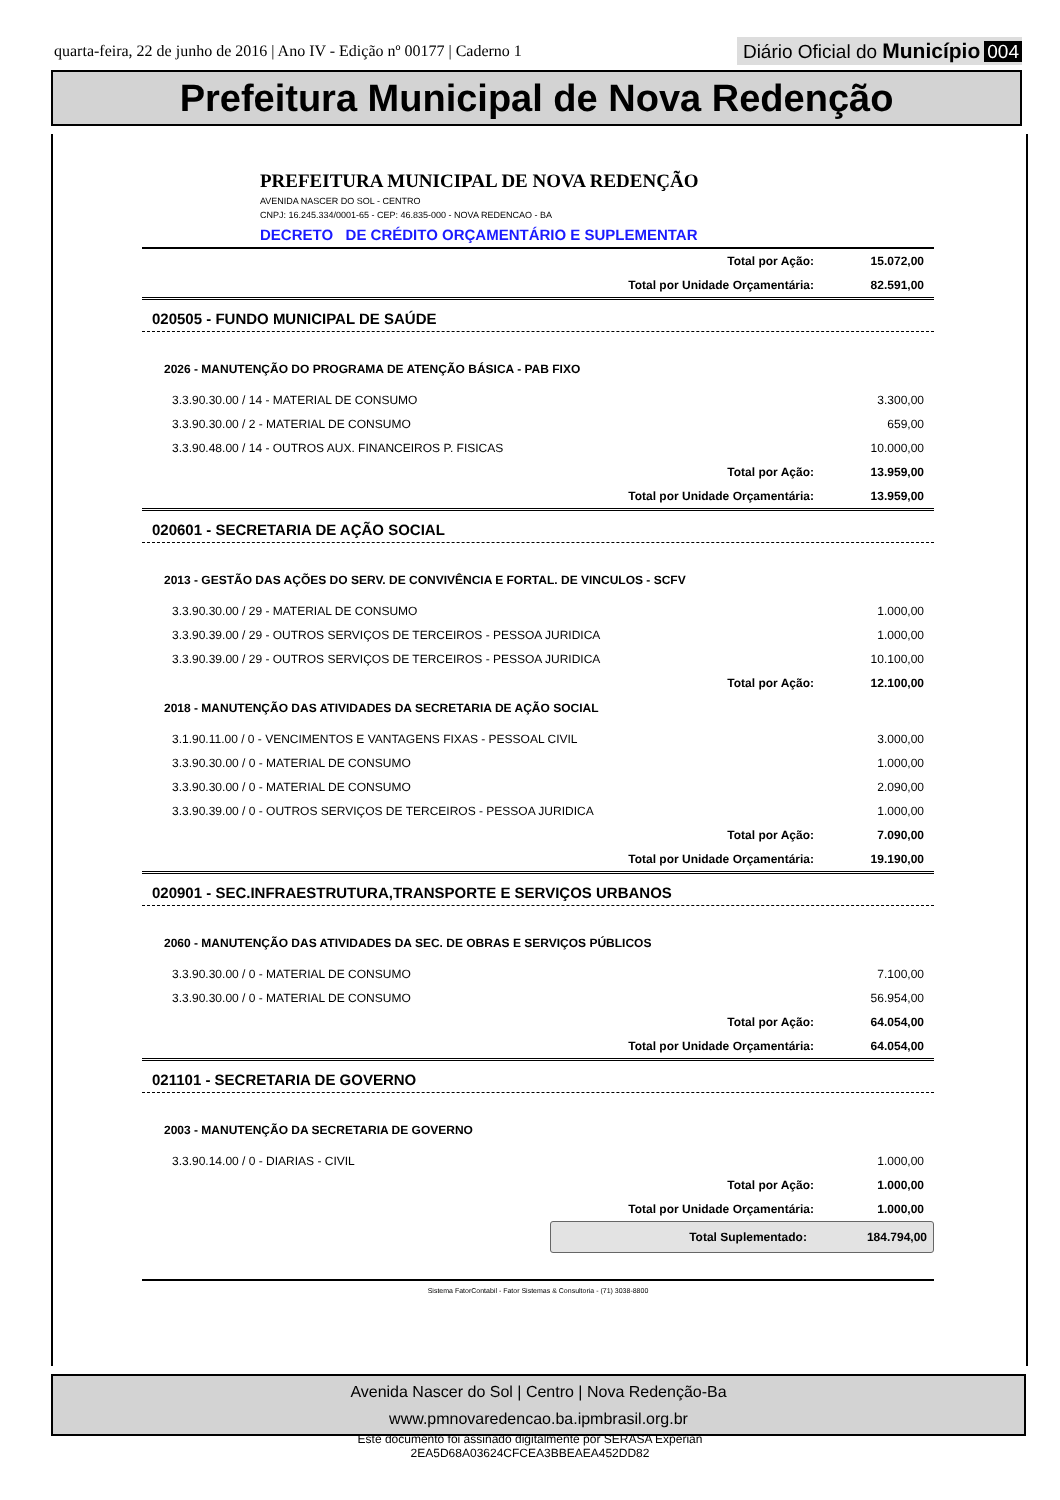quarta-feira, 22 de junho de 2016 | Ano IV - Edição nº 00177 | Caderno 1
Diário Oficial do Município 004
Prefeitura Municipal de Nova Redenção
PREFEITURA MUNICIPAL DE NOVA REDENÇÃO
AVENIDA NASCER DO SOL - CENTRO
CNPJ: 16.245.334/0001-65 - CEP: 46.835-000 - NOVA REDENCAO - BA
DECRETO DE CRÉDITO ORÇAMENTÁRIO E SUPLEMENTAR
| | Total por Ação: | 15.072,00 |
| | Total por Unidade Orçamentária: | 82.591,00 |
020505 - FUNDO MUNICIPAL DE SAÚDE
2026 - MANUTENÇÃO DO PROGRAMA DE ATENÇÃO BÁSICA - PAB FIXO
| 3.3.90.30.00 / 14 - MATERIAL DE CONSUMO | | 3.300,00 |
| 3.3.90.30.00 / 2 - MATERIAL DE CONSUMO | | 659,00 |
| 3.3.90.48.00 / 14 - OUTROS AUX. FINANCEIROS P. FISICAS | | 10.000,00 |
| | Total por Ação: | 13.959,00 |
| | Total por Unidade Orçamentária: | 13.959,00 |
020601 - SECRETARIA DE AÇÃO SOCIAL
2013 - GESTÃO DAS AÇÕES DO SERV. DE CONVIVÊNCIA E FORTAL. DE VINCULOS - SCFV
| 3.3.90.30.00 / 29 - MATERIAL DE CONSUMO | | 1.000,00 |
| 3.3.90.39.00 / 29 - OUTROS SERVIÇOS DE TERCEIROS - PESSOA JURIDICA | | 1.000,00 |
| 3.3.90.39.00 / 29 - OUTROS SERVIÇOS DE TERCEIROS - PESSOA JURIDICA | | 10.100,00 |
| | Total por Ação: | 12.100,00 |
2018 - MANUTENÇÃO DAS ATIVIDADES DA SECRETARIA DE AÇÃO SOCIAL
| 3.1.90.11.00 / 0 - VENCIMENTOS E VANTAGENS FIXAS - PESSOAL CIVIL | | 3.000,00 |
| 3.3.90.30.00 / 0 - MATERIAL DE CONSUMO | | 1.000,00 |
| 3.3.90.30.00 / 0 - MATERIAL DE CONSUMO | | 2.090,00 |
| 3.3.90.39.00 / 0 - OUTROS SERVIÇOS DE TERCEIROS - PESSOA JURIDICA | | 1.000,00 |
| | Total por Ação: | 7.090,00 |
| | Total por Unidade Orçamentária: | 19.190,00 |
020901 - SEC.INFRAESTRUTURA,TRANSPORTE E SERVIÇOS URBANOS
2060 - MANUTENÇÃO DAS ATIVIDADES DA SEC. DE OBRAS E SERVIÇOS PÚBLICOS
| 3.3.90.30.00 / 0 - MATERIAL DE CONSUMO | | 7.100,00 |
| 3.3.90.30.00 / 0 - MATERIAL DE CONSUMO | | 56.954,00 |
| | Total por Ação: | 64.054,00 |
| | Total por Unidade Orçamentária: | 64.054,00 |
021101 - SECRETARIA DE GOVERNO
2003 - MANUTENÇÃO DA SECRETARIA DE GOVERNO
| 3.3.90.14.00 / 0 - DIARIAS - CIVIL | | 1.000,00 |
| | Total por Ação: | 1.000,00 |
| | Total por Unidade Orçamentária: | 1.000,00 |
Total Suplementado: 184.794,00
Sistema FatorContabil - Fator Sistemas & Consultoria - (71) 3038-8800
Avenida Nascer do Sol | Centro | Nova Redenção-Ba
www.pmnovaredencao.ba.ipmbrasil.org.br
Este documento foi assinado digitalmente por SERASA Experian
2EA5D68A03624CFCEA3BBEAEA452DD82